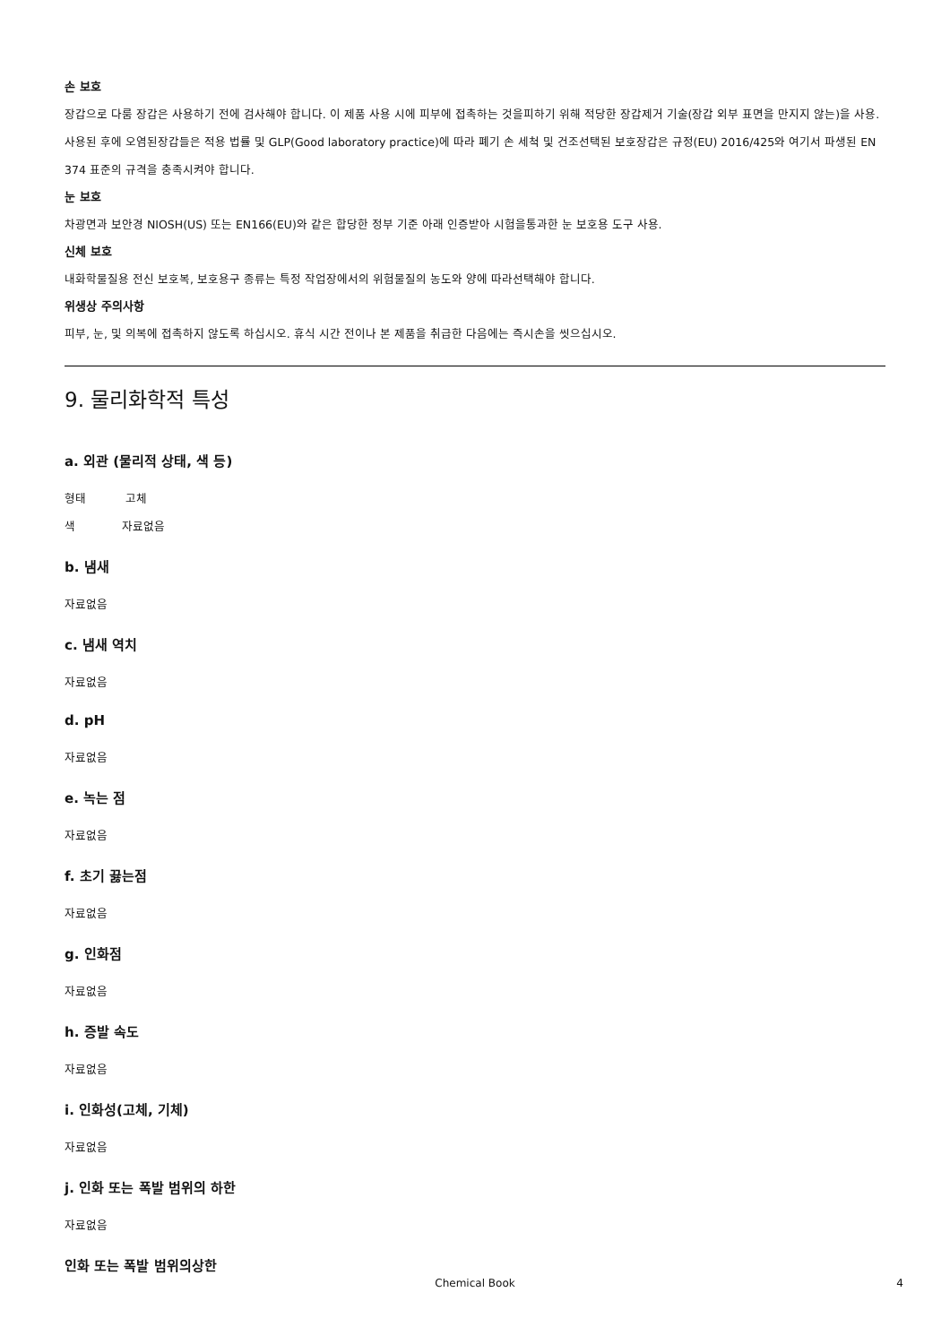손 보호
장갑으로 다룸 장갑은 사용하기 전에 검사해야 합니다. 이 제품 사용 시에 피부에 접촉하는 것을피하기 위해 적당한 장갑제거 기술(장갑 외부 표면을 만지지 않는)을 사용. 사용된 후에 오염된장갑들은 적용 법률 및 GLP(Good laboratory practice)에 따라 폐기 손 세척 및 건조선택된 보호장갑은 규정(EU) 2016/425와 여기서 파생된 EN 374 표준의 규격을 충족시켜야 합니다.
눈 보호
차광면과 보안경 NIOSH(US) 또는 EN166(EU)와 같은 합당한 정부 기준 아래 인증받아 시험을통과한 눈 보호용 도구 사용.
신체 보호
내화학물질용 전신 보호복, 보호용구 종류는 특정 작업장에서의 위험물질의 농도와 양에 따라선택해야 합니다.
위생상 주의사항
피부, 눈, 및 의복에 접촉하지 않도록 하십시오. 휴식 시간 전이나 본 제품을 취급한 다음에는 즉시손을 씻으십시오.
9. 물리화학적 특성
a. 외관 (물리적 상태, 색 등)
형태 고체
색 자료없음
b. 냄새
자료없음
c. 냄새 역치
자료없음
d. pH
자료없음
e. 녹는 점
자료없음
f. 초기 끓는점
자료없음
g. 인화점
자료없음
h. 증발 속도
자료없음
i. 인화성(고체, 기체)
자료없음
j. 인화 또는 폭발 범위의 하한
자료없음
인화 또는 폭발 범위의상한
Chemical Book 4